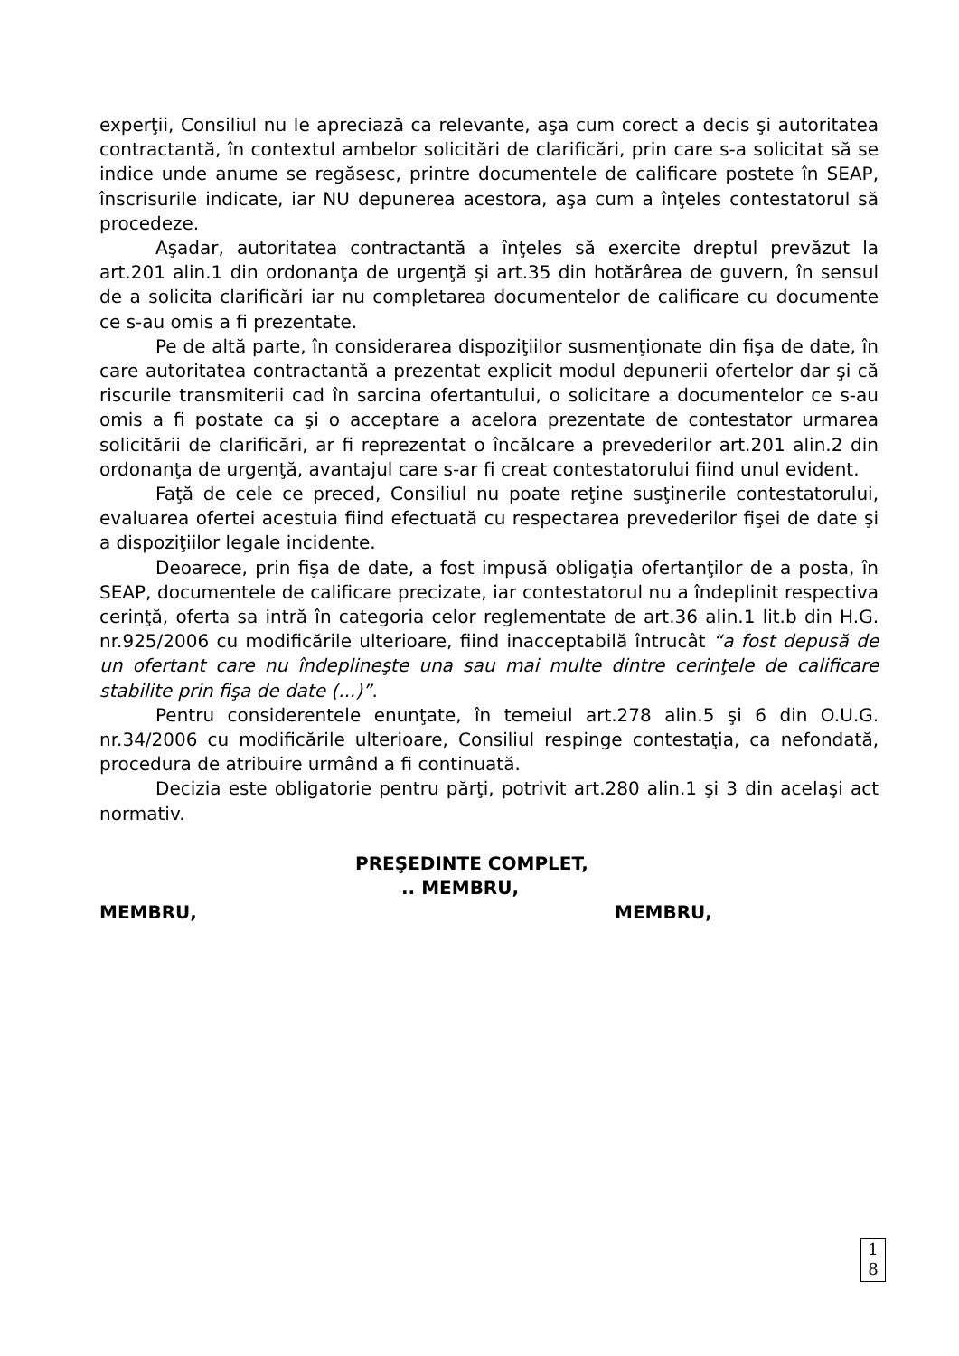experţii, Consiliul nu le apreciază ca relevante, aşa cum corect a decis şi autoritatea contractantă, în contextul ambelor solicitări de clarificări, prin care s-a solicitat să se indice unde anume se regăsesc, printre documentele de calificare postete în SEAP, înscrisurile indicate, iar NU depunerea acestora, aşa cum a înţeles contestatorul să procedeze.
Aşadar, autoritatea contractantă a înţeles să exercite dreptul prevăzut la art.201 alin.1 din ordonanţa de urgenţă şi art.35 din hotărârea de guvern, în sensul de a solicita clarificări iar nu completarea documentelor de calificare cu documente ce s-au omis a fi prezentate.
Pe de altă parte, în considerarea dispoziţiilor susmenţionate din fişa de date, în care autoritatea contractantă a prezentat explicit modul depunerii ofertelor dar şi că riscurile transmiterii cad în sarcina ofertantului, o solicitare a documentelor ce s-au omis a fi postate ca şi o acceptare a acelora prezentate de contestator urmarea solicitării de clarificări, ar fi reprezentat o încălcare a prevederilor art.201 alin.2 din ordonanţa de urgenţă, avantajul care s-ar fi creat contestatorului fiind unul evident.
Faţă de cele ce preced, Consiliul nu poate reţine susţinerile contestatorului, evaluarea ofertei acestuia fiind efectuată cu respectarea prevederilor fişei de date şi a dispoziţiilor legale incidente.
Deoarece, prin fişa de date, a fost impusă obligaţia ofertanţilor de a posta, în SEAP, documentele de calificare precizate, iar contestatorul nu a îndeplinit respectiva cerinţă, oferta sa intră în categoria celor reglementate de art.36 alin.1 lit.b din H.G. nr.925/2006 cu modificările ulterioare, fiind inacceptabilă întrucât “a fost depusă de un ofertant care nu îndeplineşte una sau mai multe dintre cerinţele de calificare stabilite prin fişa de date (...)”.
Pentru considerentele enunţate, în temeiul art.278 alin.5 şi 6 din O.U.G. nr.34/2006 cu modificările ulterioare, Consiliul respinge contestaţia, ca nefondată, procedura de atribuire urmând a fi continuată.
Decizia este obligatorie pentru părţi, potrivit art.280 alin.1 şi 3 din acelaşi act normativ.
PREŞEDINTE COMPLET,
.. MEMBRU,
MEMBRU, MEMBRU,
1
8